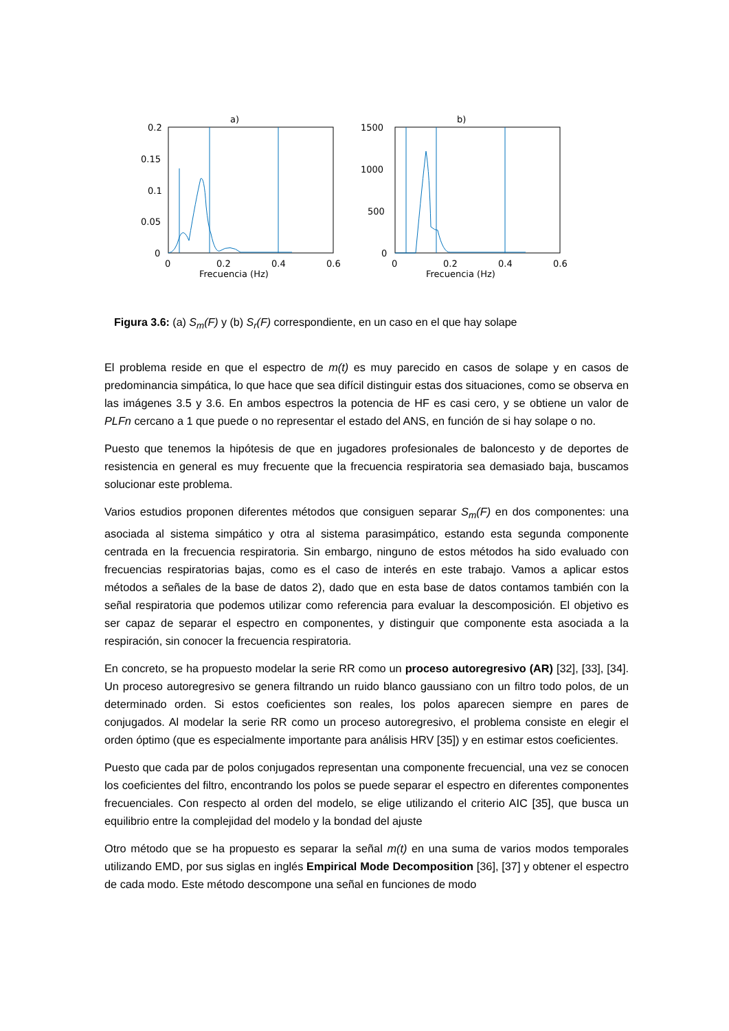a)
0.2
0.15
0.1
0.05
0
0
0.2
0.4
0.6
Frecuencia (Hz)
b)
1500
1000
500
0
0
0.2
0.4
0.6
Frecuencia (Hz)
Figura 3.6: (a) S<sub>m</sub>(F) y (b) S<sub>r</sub>(F) correspondiente, en un caso en el que hay solape
El problema reside en que el espectro de m(t) es muy parecido en casos de solape y en casos de predominancia simpática, lo que hace que sea difícil distinguir estas dos situaciones, como se observa en las imágenes 3.5 y 3.6. En ambos espectros la potencia de HF es casi cero, y se obtiene un valor de PLFn cercano a 1 que puede o no representar el estado del ANS, en función de si hay solape o no.
Puesto que tenemos la hipótesis de que en jugadores profesionales de baloncesto y de deportes de resistencia en general es muy frecuente que la frecuencia respiratoria sea demasiado baja, buscamos solucionar este problema.
Varios estudios proponen diferentes métodos que consiguen separar S<sub>m</sub>(F) en dos componentes: una asociada al sistema simpático y otra al sistema parasimpático, estando esta segunda componente centrada en la frecuencia respiratoria. Sin embargo, ninguno de estos métodos ha sido evaluado con frecuencias respiratorias bajas, como es el caso de interés en este trabajo. Vamos a aplicar estos métodos a señales de la base de datos 2), dado que en esta base de datos contamos también con la señal respiratoria que podemos utilizar como referencia para evaluar la descomposición. El objetivo es ser capaz de separar el espectro en componentes, y distinguir que componente esta asociada a la respiración, sin conocer la frecuencia respiratoria.
En concreto, se ha propuesto modelar la serie RR como un proceso autoregresivo (AR) [32], [33], [34]. Un proceso autoregresivo se genera filtrando un ruido blanco gaussiano con un filtro todo polos, de un determinado orden. Si estos coeficientes son reales, los polos aparecen siempre en pares de conjugados. Al modelar la serie RR como un proceso autoregresivo, el problema consiste en elegir el orden óptimo (que es especialmente importante para análisis HRV [35]) y en estimar estos coeficientes.
Puesto que cada par de polos conjugados representan una componente frecuencial, una vez se conocen los coeficientes del filtro, encontrando los polos se puede separar el espectro en diferentes componentes frecuenciales. Con respecto al orden del modelo, se elige utilizando el criterio AIC [35], que busca un equilibrio entre la complejidad del modelo y la bondad del ajuste
Otro método que se ha propuesto es separar la señal m(t) en una suma de varios modos temporales utilizando EMD, por sus siglas en inglés Empirical Mode Decomposition [36], [37] y obtener el espectro de cada modo. Este método descompone una señal en funciones de modo